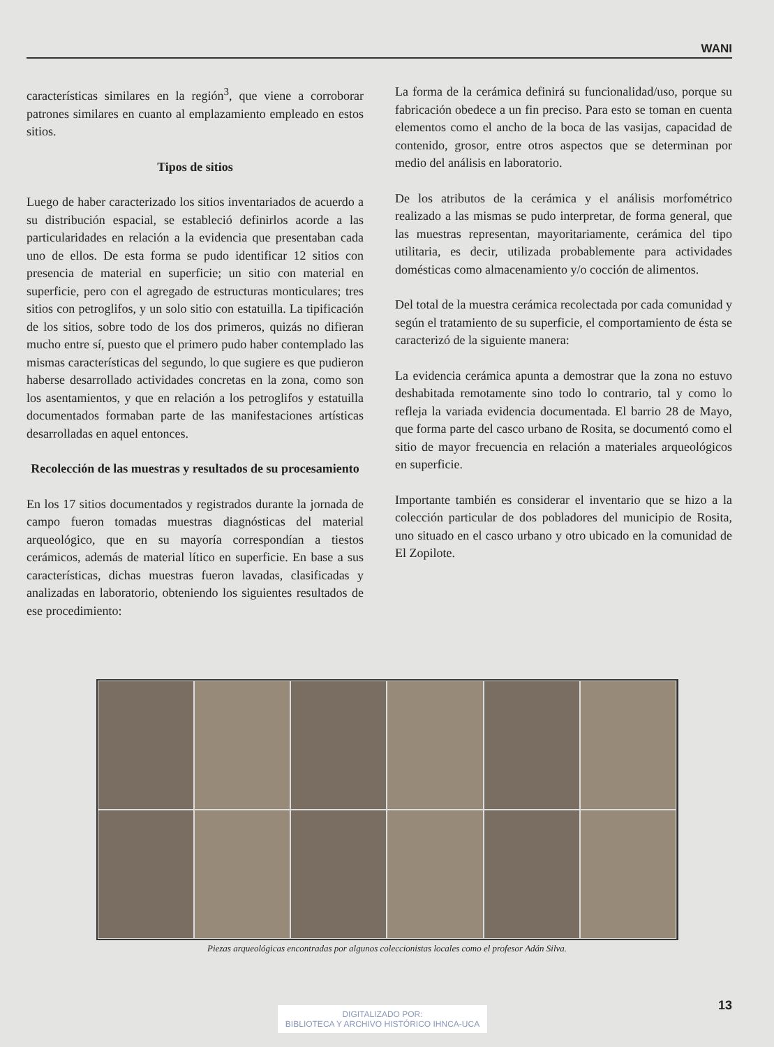WANI
características similares en la región<sup>3</sup>, que viene a corroborar patrones similares en cuanto al emplazamiento empleado en estos sitios.
Tipos de sitios
Luego de haber caracterizado los sitios inventariados de acuerdo a su distribución espacial, se estableció definirlos acorde a las particularidades en relación a la evidencia que presentaban cada uno de ellos. De esta forma se pudo identificar 12 sitios con presencia de material en superficie; un sitio con material en superficie, pero con el agregado de estructuras monticulares; tres sitios con petroglifos, y un solo sitio con estatuilla. La tipificación de los sitios, sobre todo de los dos primeros, quizás no difieran mucho entre sí, puesto que el primero pudo haber contemplado las mismas características del segundo, lo que sugiere es que pudieron haberse desarrollado actividades concretas en la zona, como son los asentamientos, y que en relación a los petroglifos y estatuilla documentados formaban parte de las manifestaciones artísticas desarrolladas en aquel entonces.
Recolección de las muestras y resultados de su procesamiento
En los 17 sitios documentados y registrados durante la jornada de campo fueron tomadas muestras diagnósticas del material arqueológico, que en su mayoría correspondían a tiestos cerámicos, además de material lítico en superficie. En base a sus características, dichas muestras fueron lavadas, clasificadas y analizadas en laboratorio, obteniendo los siguientes resultados de ese procedimiento:
La forma de la cerámica definirá su funcionalidad/uso, porque su fabricación obedece a un fin preciso. Para esto se toman en cuenta elementos como el ancho de la boca de las vasijas, capacidad de contenido, grosor, entre otros aspectos que se determinan por medio del análisis en laboratorio.
De los atributos de la cerámica y el análisis morfométrico realizado a las mismas se pudo interpretar, de forma general, que las muestras representan, mayoritariamente, cerámica del tipo utilitaria, es decir, utilizada probablemente para actividades domésticas como almacenamiento y/o cocción de alimentos.
Del total de la muestra cerámica recolectada por cada comunidad y según el tratamiento de su superficie, el comportamiento de ésta se caracterizó de la siguiente manera:
La evidencia cerámica apunta a demostrar que la zona no estuvo deshabitada remotamente sino todo lo contrario, tal y como lo refleja la variada evidencia documentada. El barrio 28 de Mayo, que forma parte del casco urbano de Rosita, se documentó como el sitio de mayor frecuencia en relación a materiales arqueológicos en superficie.
Importante también es considerar el inventario que se hizo a la colección particular de dos pobladores del municipio de Rosita, uno situado en el casco urbano y otro ubicado en la comunidad de El Zopilote.
Piezas arqueológicas encontradas por algunos coleccionistas locales como el profesor Adán Silva.
13
DIGITALIZADO POR:
BIBLIOTECA Y ARCHIVO HISTÓRICO IHNCA-UCA